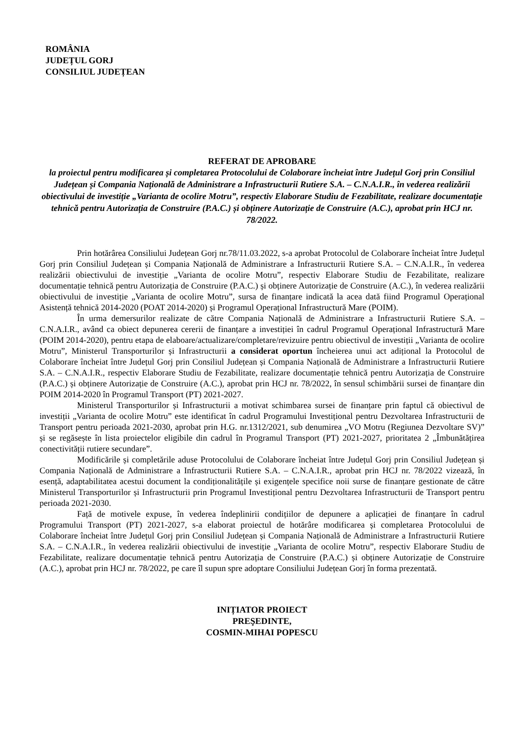ROMÂNIA
JUDEȚUL GORJ
CONSILIUL JUDEȚEAN
REFERAT DE APROBARE
la proiectul pentru modificarea și completarea Protocolului de Colaborare încheiat între Județul Gorj prin Consiliul Județean și Compania Națională de Administrare a Infrastructurii Rutiere S.A. – C.N.A.I.R., în vederea realizării obiectivului de investiție „Varianta de ocolire Motru”, respectiv Elaborare Studiu de Fezabilitate, realizare documentație tehnică pentru Autorizația de Construire (P.A.C.) și obținere Autorizație de Construire (A.C.), aprobat prin HCJ nr. 78/2022.
Prin hotărârea Consiliului Județean Gorj nr.78/11.03.2022, s-a aprobat Protocolul de Colaborare încheiat între Județul Gorj prin Consiliul Județean și Compania Națională de Administrare a Infrastructurii Rutiere S.A. – C.N.A.I.R., în vederea realizării obiectivului de investiție „Varianta de ocolire Motru”, respectiv Elaborare Studiu de Fezabilitate, realizare documentație tehnică pentru Autorizația de Construire (P.A.C.) și obținere Autorizație de Construire (A.C.), în vederea realizării obiectivului de investiție „Varianta de ocolire Motru”, sursa de finanțare indicată la acea dată fiind Programul Operațional Asistență tehnică 2014-2020 (POAT 2014-2020) și Programul Operațional Infrastructură Mare (POIM).
În urma demersurilor realizate de către Compania Națională de Administrare a Infrastructurii Rutiere S.A. – C.N.A.I.R., având ca obiect depunerea cererii de finanțare a investiției în cadrul Programul Operațional Infrastructură Mare (POIM 2014-2020), pentru etapa de elaboare/actualizare/completare/revizuire pentru obiectivul de investiții „Varianta de ocolire Motru”, Ministerul Transporturilor și Infrastructurii a considerat oportun încheierea unui act adițional la Protocolul de Colaborare încheiat între Județul Gorj prin Consiliul Județean și Compania Națională de Administrare a Infrastructurii Rutiere S.A. – C.N.A.I.R., respectiv Elaborare Studiu de Fezabilitate, realizare documentație tehnică pentru Autorizația de Construire (P.A.C.) și obținere Autorizație de Construire (A.C.), aprobat prin HCJ nr. 78/2022, în sensul schimbării sursei de finanțare din POIM 2014-2020 în Programul Transport (PT) 2021-2027.
Ministerul Transporturilor și Infrastructurii a motivat schimbarea sursei de finanțare prin faptul că obiectivul de investiții „Varianta de ocolire Motru” este identificat în cadrul Programului Investițional pentru Dezvoltarea Infrastructurii de Transport pentru perioada 2021-2030, aprobat prin H.G. nr.1312/2021, sub denumirea „VO Motru (Regiunea Dezvoltare SV)” și se regăsește în lista proiectelor eligibile din cadrul în Programul Transport (PT) 2021-2027, prioritatea 2 „Îmbunătățirea conectivității rutiere secundare”.
Modificările și completările aduse Protocolului de Colaborare încheiat între Județul Gorj prin Consiliul Județean și Compania Națională de Administrare a Infrastructurii Rutiere S.A. – C.N.A.I.R., aprobat prin HCJ nr. 78/2022 vizează, în esență, adaptabilitatea acestui document la condiționalitățile și exigențele specifice noii surse de finanțare gestionate de către Ministerul Transporturilor și Infrastructurii prin Programul Investițional pentru Dezvoltarea Infrastructurii de Transport pentru perioada 2021-2030.
Față de motivele expuse, în vederea îndeplinirii condițiilor de depunere a aplicației de finanțare în cadrul Programului Transport (PT) 2021-2027, s-a elaborat proiectul de hotărâre modificarea și completarea Protocolului de Colaborare încheiat între Județul Gorj prin Consiliul Județean și Compania Națională de Administrare a Infrastructurii Rutiere S.A. – C.N.A.I.R., în vederea realizării obiectivului de investiție „Varianta de ocolire Motru”, respectiv Elaborare Studiu de Fezabilitate, realizare documentație tehnică pentru Autorizația de Construire (P.A.C.) și obținere Autorizație de Construire (A.C.), aprobat prin HCJ nr. 78/2022, pe care îl supun spre adoptare Consiliului Județean Gorj în forma prezentată.
INIȚIATOR PROIECT
PREŞEDINTE,
COSMIN-MIHAI POPESCU